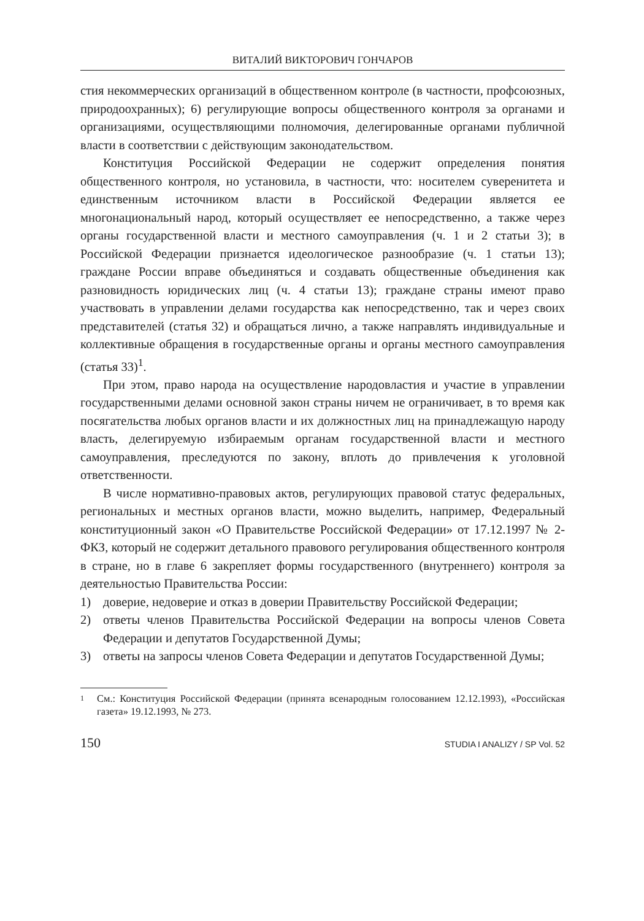ВИТАЛИЙ ВИКТОРОВИЧ ГОНЧАРОВ
стия некоммерческих организаций в общественном контроле (в частности, профсоюзных, природоохранных); 6) регулирующие вопросы общественного контроля за органами и организациями, осуществляющими полномочия, делегированные органами публичной власти в соответствии с действующим законодательством.
Конституция Российской Федерации не содержит определения понятия общественного контроля, но установила, в частности, что: носителем суверенитета и единственным источником власти в Российской Федерации является ее многонациональный народ, который осуществляет ее непосредственно, а также через органы государственной власти и местного самоуправления (ч. 1 и 2 статьи 3); в Российской Федерации признается идеологическое разнообразие (ч. 1 статьи 13); граждане России вправе объединяться и создавать общественные объединения как разновидность юридических лиц (ч. 4 статьи 13); граждане страны имеют право участвовать в управлении делами государства как непосредственно, так и через своих представителей (статья 32) и обращаться лично, а также направлять индивидуальные и коллективные обращения в государственные органы и органы местного самоуправления (статья 33)<sup>1</sup>.
При этом, право народа на осуществление народовластия и участие в управлении государственными делами основной закон страны ничем не ограничивает, в то время как посягательства любых органов власти и их должностных лиц на принадлежащую народу власть, делегируемую избираемым органам государственной власти и местного самоуправления, преследуются по закону, вплоть до привлечения к уголовной ответственности.
В числе нормативно-правовых актов, регулирующих правовой статус федеральных, региональных и местных органов власти, можно выделить, например, Федеральный конституционный закон «О Правительстве Российской Федерации» от 17.12.1997 № 2-ФКЗ, который не содержит детального правового регулирования общественного контроля в стране, но в главе 6 закрепляет формы государственного (внутреннего) контроля за деятельностью Правительства России:
1) доверие, недоверие и отказ в доверии Правительству Российской Федерации;
2) ответы членов Правительства Российской Федерации на вопросы членов Совета Федерации и депутатов Государственной Думы;
3) ответы на запросы членов Совета Федерации и депутатов Государственной Думы;
1 См.: Конституция Российской Федерации (принята всенародным голосованием 12.12.1993), «Российская газета» 19.12.1993, № 273.
150 STUDIA I ANALIZY / SP Vol. 52